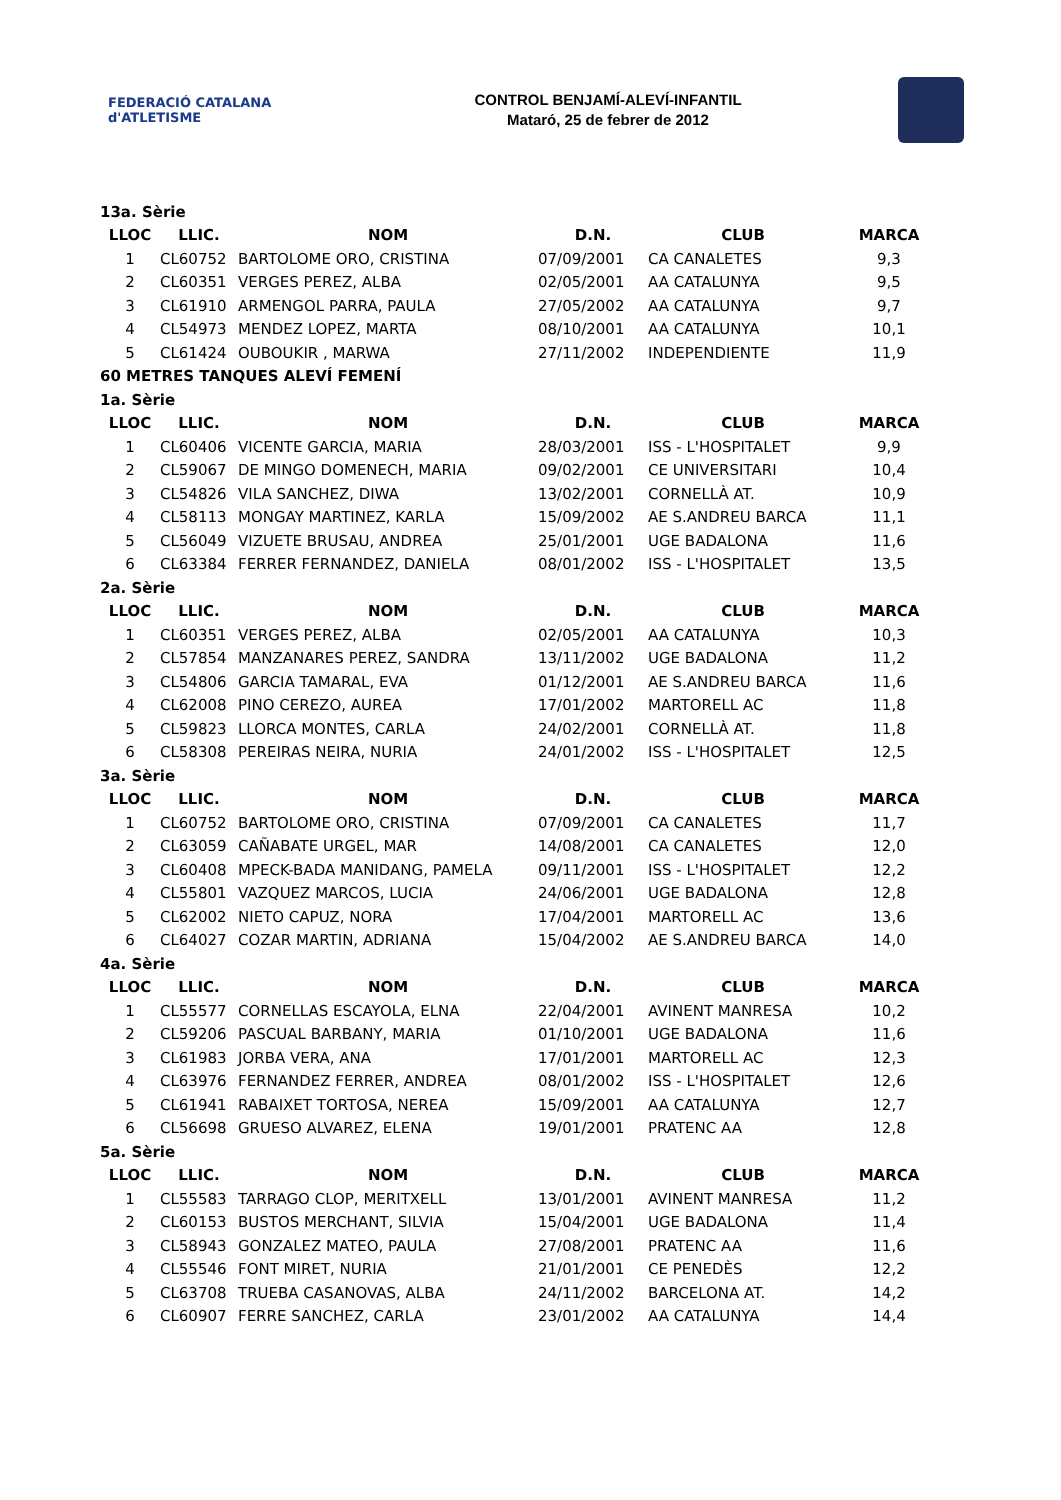FEDERACIÓ CATALANA d'ATLETISME
CONTROL BENJAMÍ-ALEVÍ-INFANTIL
Mataró, 25 de febrer de 2012
| 13a. Sèrie | | | | | |
| LLOC | LLIC. | NOM | D.N. | CLUB | MARCA |
| 1 | CL60752 | BARTOLOME ORO, CRISTINA | 07/09/2001 | CA CANALETES | 9,3 |
| 2 | CL60351 | VERGES PEREZ, ALBA | 02/05/2001 | AA CATALUNYA | 9,5 |
| 3 | CL61910 | ARMENGOL PARRA, PAULA | 27/05/2002 | AA CATALUNYA | 9,7 |
| 4 | CL54973 | MENDEZ LOPEZ, MARTA | 08/10/2001 | AA CATALUNYA | 10,1 |
| 5 | CL61424 | OUBOUKIR , MARWA | 27/11/2002 | INDEPENDIENTE | 11,9 |
| 60 METRES TANQUES ALEVÍ FEMENÍ | | | | | |
| 1a. Sèrie | | | | | |
| LLOC | LLIC. | NOM | D.N. | CLUB | MARCA |
| 1 | CL60406 | VICENTE GARCIA, MARIA | 28/03/2001 | ISS - L'HOSPITALET | 9,9 |
| 2 | CL59067 | DE MINGO DOMENECH, MARIA | 09/02/2001 | CE UNIVERSITARI | 10,4 |
| 3 | CL54826 | VILA SANCHEZ, DIWA | 13/02/2001 | CORNELLÀ AT. | 10,9 |
| 4 | CL58113 | MONGAY MARTINEZ, KARLA | 15/09/2002 | AE S.ANDREU BARCA | 11,1 |
| 5 | CL56049 | VIZUETE BRUSAU, ANDREA | 25/01/2001 | UGE BADALONA | 11,6 |
| 6 | CL63384 | FERRER FERNANDEZ, DANIELA | 08/01/2002 | ISS - L'HOSPITALET | 13,5 |
| 2a. Sèrie | | | | | |
| LLOC | LLIC. | NOM | D.N. | CLUB | MARCA |
| 1 | CL60351 | VERGES PEREZ, ALBA | 02/05/2001 | AA CATALUNYA | 10,3 |
| 2 | CL57854 | MANZANARES PEREZ, SANDRA | 13/11/2002 | UGE BADALONA | 11,2 |
| 3 | CL54806 | GARCIA TAMARAL, EVA | 01/12/2001 | AE S.ANDREU BARCA | 11,6 |
| 4 | CL62008 | PINO CEREZO, AUREA | 17/01/2002 | MARTORELL AC | 11,8 |
| 5 | CL59823 | LLORCA MONTES, CARLA | 24/02/2001 | CORNELLÀ AT. | 11,8 |
| 6 | CL58308 | PEREIRAS NEIRA, NURIA | 24/01/2002 | ISS - L'HOSPITALET | 12,5 |
| 3a. Sèrie | | | | | |
| LLOC | LLIC. | NOM | D.N. | CLUB | MARCA |
| 1 | CL60752 | BARTOLOME ORO, CRISTINA | 07/09/2001 | CA CANALETES | 11,7 |
| 2 | CL63059 | CAÑABATE URGEL, MAR | 14/08/2001 | CA CANALETES | 12,0 |
| 3 | CL60408 | MPECK-BADA MANIDANG, PAMELA | 09/11/2001 | ISS - L'HOSPITALET | 12,2 |
| 4 | CL55801 | VAZQUEZ MARCOS, LUCIA | 24/06/2001 | UGE BADALONA | 12,8 |
| 5 | CL62002 | NIETO CAPUZ, NORA | 17/04/2001 | MARTORELL AC | 13,6 |
| 6 | CL64027 | COZAR MARTIN, ADRIANA | 15/04/2002 | AE S.ANDREU BARCA | 14,0 |
| 4a. Sèrie | | | | | |
| LLOC | LLIC. | NOM | D.N. | CLUB | MARCA |
| 1 | CL55577 | CORNELLAS ESCAYOLA, ELNA | 22/04/2001 | AVINENT MANRESA | 10,2 |
| 2 | CL59206 | PASCUAL BARBANY, MARIA | 01/10/2001 | UGE BADALONA | 11,6 |
| 3 | CL61983 | JORBA VERA, ANA | 17/01/2001 | MARTORELL AC | 12,3 |
| 4 | CL63976 | FERNANDEZ FERRER, ANDREA | 08/01/2002 | ISS - L'HOSPITALET | 12,6 |
| 5 | CL61941 | RABAIXET TORTOSA, NEREA | 15/09/2001 | AA CATALUNYA | 12,7 |
| 6 | CL56698 | GRUESO ALVAREZ, ELENA | 19/01/2001 | PRATENC AA | 12,8 |
| 5a. Sèrie | | | | | |
| LLOC | LLIC. | NOM | D.N. | CLUB | MARCA |
| 1 | CL55583 | TARRAGO CLOP, MERITXELL | 13/01/2001 | AVINENT MANRESA | 11,2 |
| 2 | CL60153 | BUSTOS MERCHANT, SILVIA | 15/04/2001 | UGE BADALONA | 11,4 |
| 3 | CL58943 | GONZALEZ MATEO, PAULA | 27/08/2001 | PRATENC AA | 11,6 |
| 4 | CL55546 | FONT MIRET, NURIA | 21/01/2001 | CE PENEDÈS | 12,2 |
| 5 | CL63708 | TRUEBA CASANOVAS, ALBA | 24/11/2002 | BARCELONA AT. | 14,2 |
| 6 | CL60907 | FERRE SANCHEZ, CARLA | 23/01/2002 | AA CATALUNYA | 14,4 |